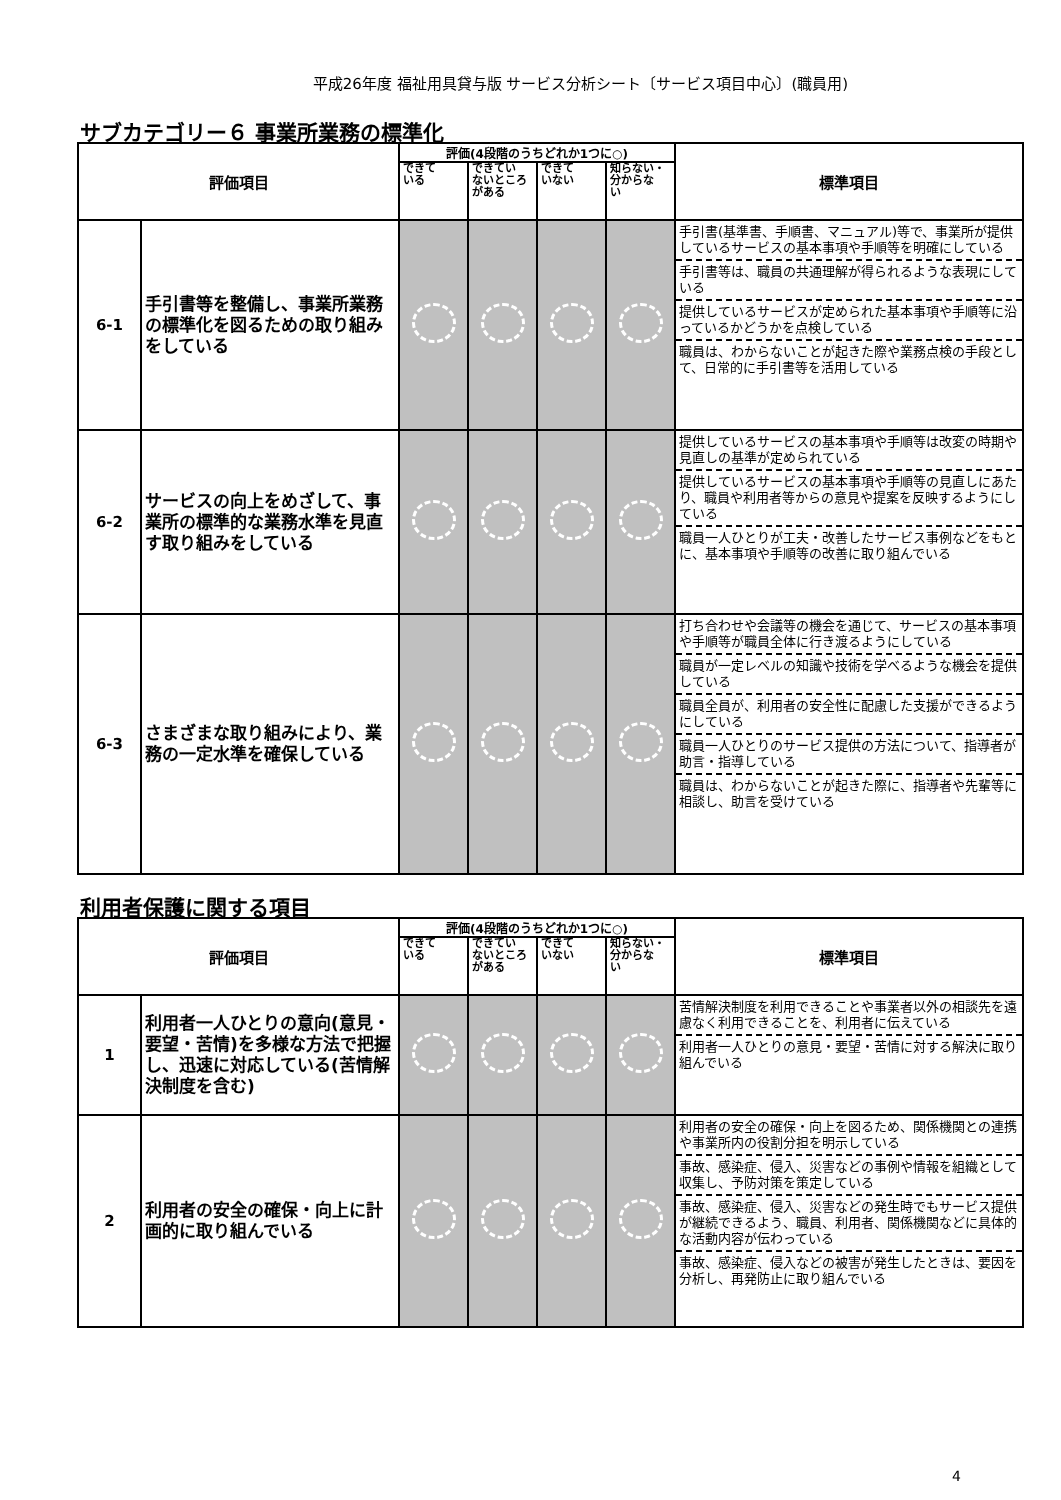平成26年度 福祉用具貸与版 サービス分析シート〔サービス項目中心〕(職員用)
サブカテゴリー６ 事業所業務の標準化
| 評価項目 | | 評価(4段階のうちどれか1つに○) | | | | 標準項目 |
| --- | --- | --- | --- | --- | --- | --- |
| | | できて いる | できてい ないところ がある | できて いない | 知らない・ 分からな い | |
| 6-1 | 手引書等を整備し、事業所業務の標準化を図るための取り組みをしている | | | | | 手引書(基準書、手順書、マニュアル)等で、事業所が提供しているサービスの基本事項や手順等を明確にしている 手引書等は、職員の共通理解が得られるような表現にしている 提供しているサービスが定められた基本事項や手順等に沿っているかどうかを点検している 職員は、わからないことが起きた際や業務点検の手段として、日常的に手引書等を活用している |
| 6-2 | サービスの向上をめざして、事業所の標準的な業務水準を見直す取り組みをしている | | | | | 提供しているサービスの基本事項や手順等は改変の時期や見直しの基準が定められている 提供しているサービスの基本事項や手順等の見直しにあたり、職員や利用者等からの意見や提案を反映するようにしている 職員一人ひとりが工夫・改善したサービス事例などをもとに、基本事項や手順等の改善に取り組んでいる |
| 6-3 | さまざまな取り組みにより、業務の一定水準を確保している | | | | | 打ち合わせや会議等の機会を通じて、サービスの基本事項や手順等が職員全体に行き渡るようにしている 職員が一定レベルの知識や技術を学べるような機会を提供している 職員全員が、利用者の安全性に配慮した支援ができるようにしている 職員一人ひとりのサービス提供の方法について、指導者が助言・指導している 職員は、わからないことが起きた際に、指導者や先輩等に相談し、助言を受けている |
利用者保護に関する項目
| 評価項目 | | 評価(4段階のうちどれか1つに○) | | | | 標準項目 |
| --- | --- | --- | --- | --- | --- | --- |
| | | できて いる | できてい ないところ がある | できて いない | 知らない・ 分からな い | |
| 1 | 利用者一人ひとりの意向(意見・要望・苦情)を多様な方法で把握し、迅速に対応している(苦情解決制度を含む) | | | | | 苦情解決制度を利用できることや事業者以外の相談先を遠慮なく利用できることを、利用者に伝えている 利用者一人ひとりの意見・要望・苦情に対する解決に取り組んでいる |
| 2 | 利用者の安全の確保・向上に計画的に取り組んでいる | | | | | 利用者の安全の確保・向上を図るため、関係機関との連携や事業所内の役割分担を明示している 事故、感染症、侵入、災害などの事例や情報を組織として収集し、予防対策を策定している 事故、感染症、侵入、災害などの発生時でもサービス提供が継続できるよう、職員、利用者、関係機関などに具体的な活動内容が伝わっている 事故、感染症、侵入などの被害が発生したときは、要因を分析し、再発防止に取り組んでいる |
4